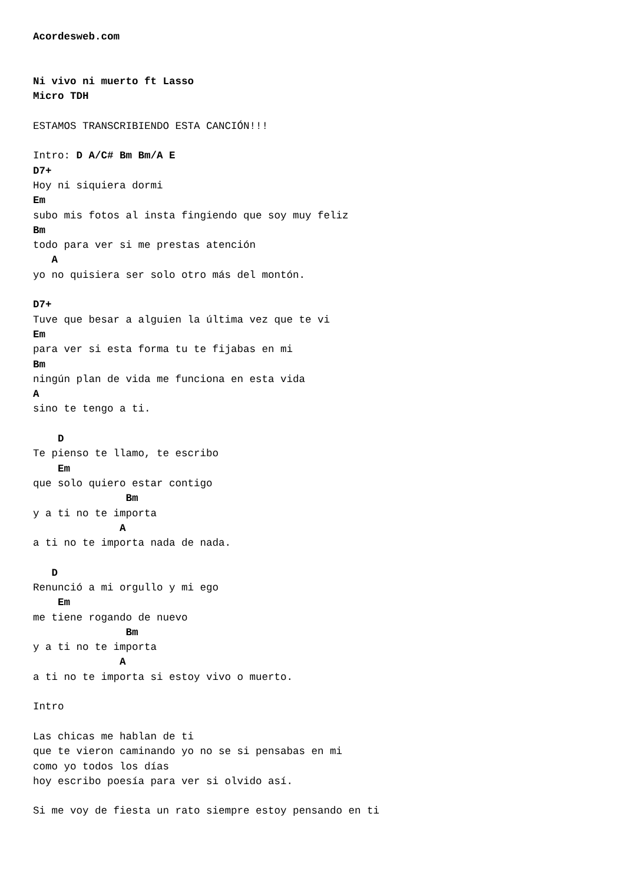Acordesweb.com


Ni vivo ni muerto ft Lasso
Micro TDH

ESTAMOS TRANSCRIBIENDO ESTA CANCIÓN!!!

Intro: D A/C# Bm Bm/A E
D7+
Hoy ni siquiera dormi
Em
subo mis fotos al insta fingiendo que soy muy feliz
Bm
todo para ver si me prestas atención
   A
yo no quisiera ser solo otro más del montón.

D7+
Tuve que besar a alguien la última vez que te vi
Em
para ver si esta forma tu te fijabas en mi
Bm
ningún plan de vida me funciona en esta vida
A
sino te tengo a ti.

    D
Te pienso te llamo, te escribo
    Em
que solo quiero estar contigo
               Bm
y a ti no te importa
              A
a ti no te importa nada de nada.

   D
Renunció a mi orgullo y mi ego
    Em
me tiene rogando de nuevo
               Bm
y a ti no te importa
              A
a ti no te importa si estoy vivo o muerto.

Intro

Las chicas me hablan de ti
que te vieron caminando yo no se si pensabas en mi
como yo todos los días
hoy escribo poesía para ver si olvido así.

Si me voy de fiesta un rato siempre estoy pensando en ti